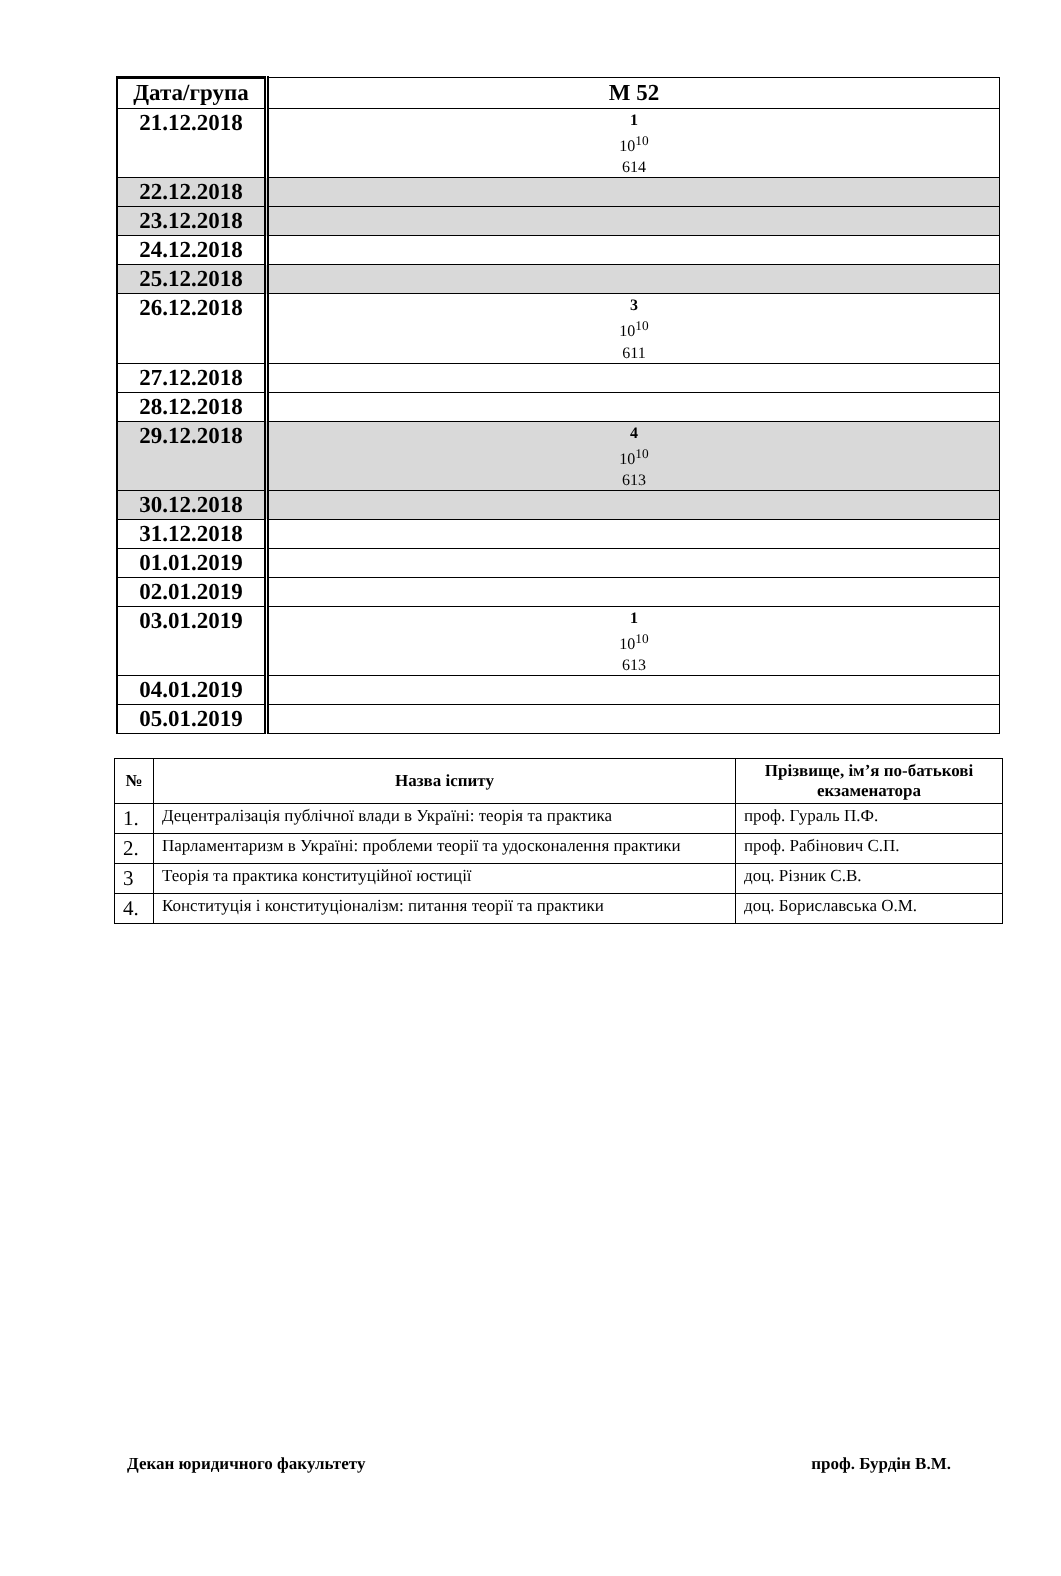| Дата/група | М 52 |
| --- | --- |
| 21.12.2018 | 1 10<sup>10</sup> 614 |
| 22.12.2018 | |
| 23.12.2018 | |
| 24.12.2018 | |
| 25.12.2018 | |
| 26.12.2018 | 3 10<sup>10</sup> 611 |
| 27.12.2018 | |
| 28.12.2018 | |
| 29.12.2018 | 4 10<sup>10</sup> 613 |
| 30.12.2018 | |
| 31.12.2018 | |
| 01.01.2019 | |
| 02.01.2019 | |
| 03.01.2019 | 1 10<sup>10</sup> 613 |
| 04.01.2019 | |
| 05.01.2019 | |
| № | Назва іспиту | Прізвище, ім’я по-батькові екзаменатора |
| --- | --- | --- |
| 1. | Децентралізація публічної влади в Україні: теорія та практика | проф. Гураль П.Ф. |
| 2. | Парламентаризм в Україні: проблеми теорії та удосконалення практики | проф. Рабінович С.П. |
| 3 | Теорія та практика конституційної юстиції | доц. Різник С.В. |
| 4. | Конституція і конституціоналізм: питання теорії та практики | доц. Бориславська О.М. |
Декан юридичного факультету проф. Бурдін В.М.